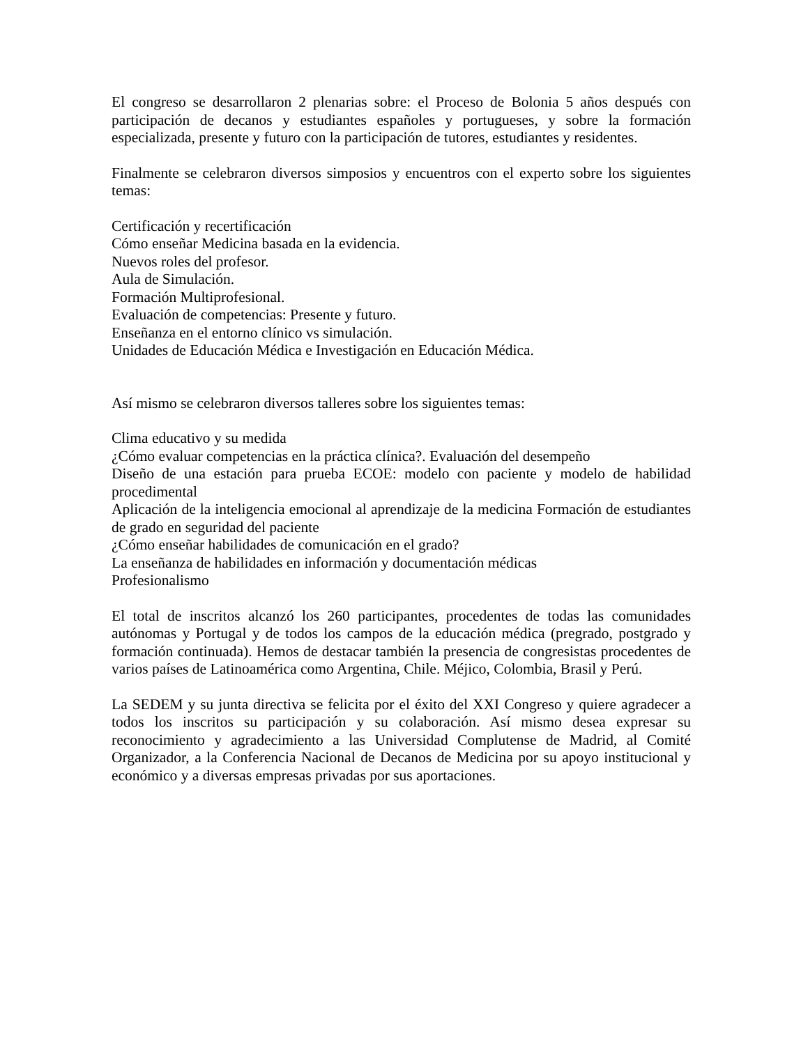El congreso se desarrollaron 2 plenarias sobre: el Proceso de Bolonia 5 años después con participación de decanos y estudiantes españoles y portugueses, y sobre la formación especializada, presente y futuro con la participación de tutores, estudiantes y residentes.
Finalmente se celebraron diversos simposios y encuentros con el experto sobre los siguientes temas:
Certificación y recertificación
Cómo enseñar Medicina basada en la evidencia.
Nuevos roles del profesor.
Aula de Simulación.
Formación Multiprofesional.
Evaluación de competencias: Presente y futuro.
Enseñanza en el entorno clínico vs simulación.
Unidades de Educación Médica e Investigación en Educación Médica.
Así mismo se celebraron diversos talleres sobre los siguientes temas:
Clima educativo y su medida
¿Cómo evaluar competencias en la práctica clínica?. Evaluación del desempeño
Diseño de una estación para prueba ECOE: modelo con paciente y modelo de habilidad procedimental
Aplicación de la inteligencia emocional al aprendizaje de la medicina Formación de estudiantes de grado en seguridad del paciente
¿Cómo enseñar habilidades de comunicación en el grado?
La enseñanza de habilidades en información y documentación médicas
Profesionalismo
El total de inscritos alcanzó los 260 participantes, procedentes de todas las comunidades autónomas y Portugal y de todos los campos de la educación médica (pregrado, postgrado y formación continuada). Hemos de destacar también la presencia de congresistas procedentes de varios países de Latinoamérica como Argentina, Chile. Méjico, Colombia, Brasil y Perú.
La SEDEM y su junta directiva se felicita por el éxito del XXI Congreso y quiere agradecer a todos los inscritos su participación y su colaboración. Así mismo desea expresar su reconocimiento y agradecimiento a las Universidad Complutense de Madrid, al Comité Organizador, a la Conferencia Nacional de Decanos de Medicina por su apoyo institucional y económico y a diversas empresas privadas por sus aportaciones.